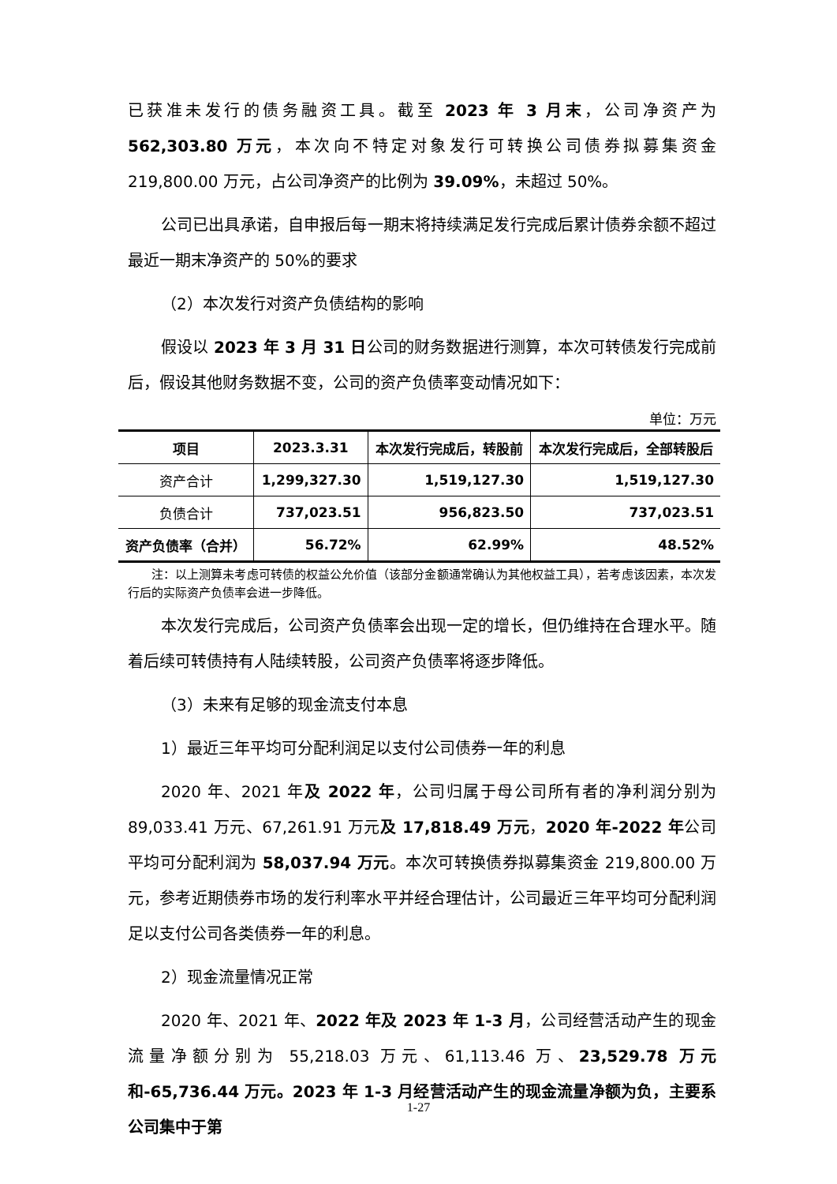已获准未发行的债务融资工具。截至 2023 年 3 月末，公司净资产为 562,303.80 万元，本次向不特定对象发行可转换公司债券拟募集资金 219,800.00 万元，占公司净资产的比例为 39.09%，未超过 50%。
公司已出具承诺，自申报后每一期末将持续满足发行完成后累计债券余额不超过最近一期末净资产的 50%的要求
（2）本次发行对资产负债结构的影响
假设以 2023 年 3 月 31 日公司的财务数据进行测算，本次可转债发行完成前后，假设其他财务数据不变，公司的资产负债率变动情况如下：
单位：万元
| 项目 | 2023.3.31 | 本次发行完成后，转股前 | 本次发行完成后，全部转股后 |
| --- | --- | --- | --- |
| 资产合计 | 1,299,327.30 | 1,519,127.30 | 1,519,127.30 |
| 负债合计 | 737,023.51 | 956,823.50 | 737,023.51 |
| 资产负债率（合并） | 56.72% | 62.99% | 48.52% |
注：以上测算未考虑可转债的权益公允价值（该部分金额通常确认为其他权益工具），若考虑该因素，本次发行后的实际资产负债率会进一步降低。
本次发行完成后，公司资产负债率会出现一定的增长，但仍维持在合理水平。随着后续可转债持有人陆续转股，公司资产负债率将逐步降低。
（3）未来有足够的现金流支付本息
1）最近三年平均可分配利润足以支付公司债券一年的利息
2020 年、2021 年及 2022 年，公司归属于母公司所有者的净利润分别为 89,033.41 万元、67,261.91 万元及 17,818.49 万元，2020 年-2022 年公司平均可分配利润为 58,037.94 万元。本次可转换债券拟募集资金 219,800.00 万元，参考近期债券市场的发行利率水平并经合理估计，公司最近三年平均可分配利润足以支付公司各类债券一年的利息。
2）现金流量情况正常
2020 年、2021 年、2022 年及 2023 年 1-3 月，公司经营活动产生的现金流量净额分别为 55,218.03 万元、61,113.46 万、23,529.78 万元和-65,736.44 万元。2023 年 1-3 月经营活动产生的现金流量净额为负，主要系公司集中于第
1-27